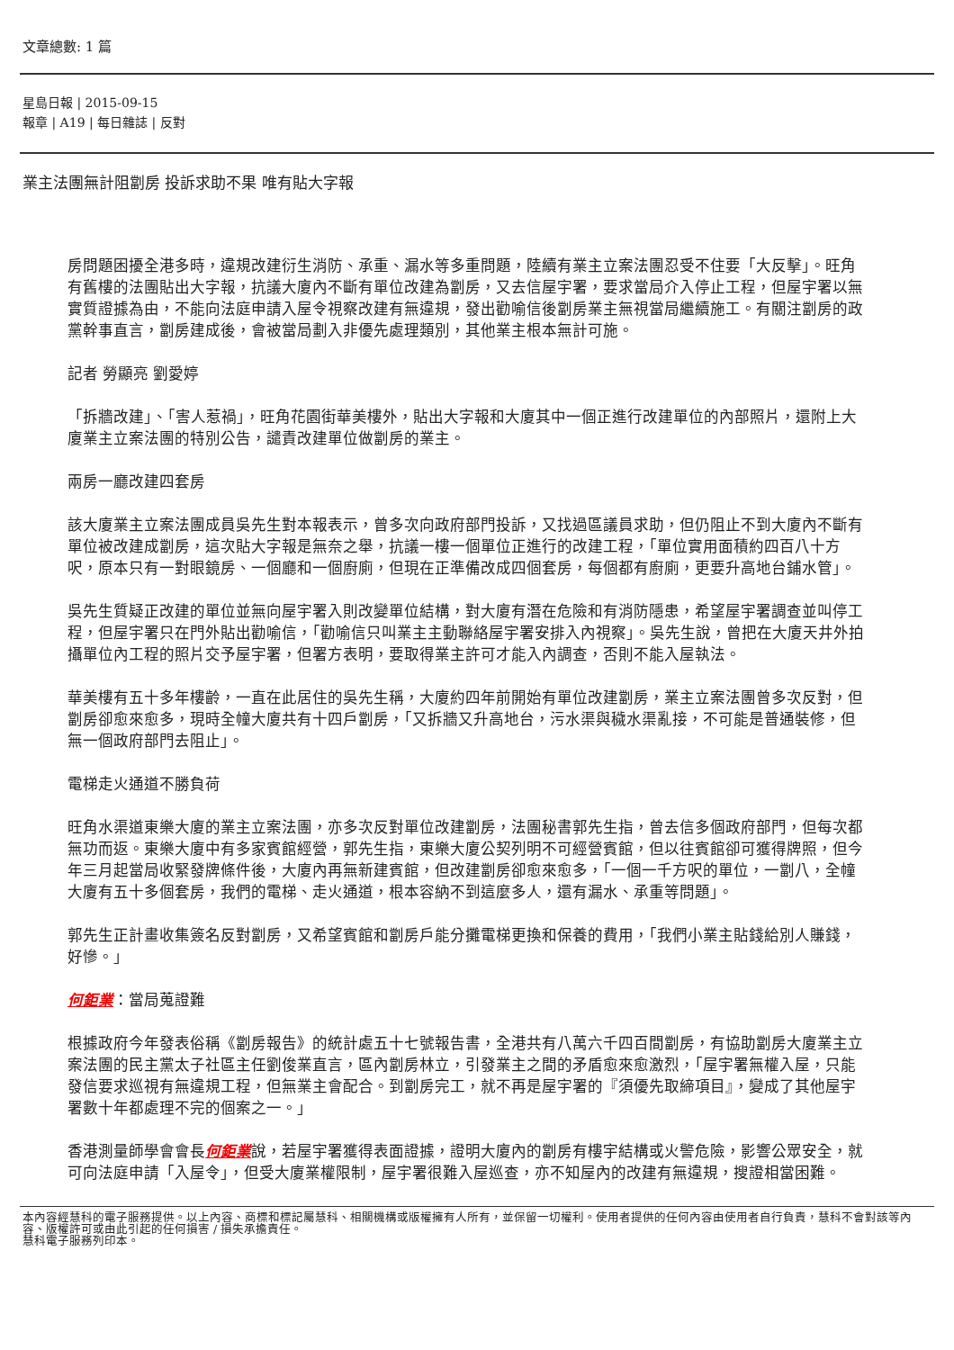文章總數: 1 篇
星島日報 | 2015-09-15
報章 | A19 | 每日雜誌 | 反對
業主法團無計阻劏房 投訴求助不果 唯有貼大字報
房問題困擾全港多時，違規改建衍生消防、承重、漏水等多重問題，陸續有業主立案法團忍受不住要「大反擊」。旺角有舊樓的法團貼出大字報，抗議大廈內不斷有單位改建為劏房，又去信屋宇署，要求當局介入停止工程，但屋宇署以無實質證據為由，不能向法庭申請入屋令視察改建有無違規，發出勸喻信後劏房業主無視當局繼續施工。有關注劏房的政黨幹事直言，劏房建成後，會被當局劃入非優先處理類別，其他業主根本無計可施。
記者 勞顯亮 劉愛婷
「拆牆改建」、「害人惹禍」，旺角花園街華美樓外，貼出大字報和大廈其中一個正進行改建單位的內部照片，還附上大廈業主立案法團的特別公告，譴責改建單位做劏房的業主。
兩房一廳改建四套房
該大廈業主立案法團成員吳先生對本報表示，曾多次向政府部門投訴，又找過區議員求助，但仍阻止不到大廈內不斷有單位被改建成劏房，這次貼大字報是無奈之舉，抗議一樓一個單位正進行的改建工程，「單位實用面積約四百八十方呎，原本只有一對眼鏡房、一個廳和一個廚廁，但現在正準備改成四個套房，每個都有廚廁，更要升高地台鋪水管」。
吳先生質疑正改建的單位並無向屋宇署入則改變單位結構，對大廈有潛在危險和有消防隱患，希望屋宇署調查並叫停工程，但屋宇署只在門外貼出勸喻信，「勸喻信只叫業主主動聯絡屋宇署安排入內視察」。吳先生說，曾把在大廈天井外拍攝單位內工程的照片交予屋宇署，但署方表明，要取得業主許可才能入內調查，否則不能入屋執法。
華美樓有五十多年樓齡，一直在此居住的吳先生稱，大廈約四年前開始有單位改建劏房，業主立案法團曾多次反對，但劏房卻愈來愈多，現時全幢大廈共有十四戶劏房，「又拆牆又升高地台，污水渠與穢水渠亂接，不可能是普通裝修，但無一個政府部門去阻止」。
電梯走火通道不勝負荷
旺角水渠道東樂大廈的業主立案法團，亦多次反對單位改建劏房，法團秘書郭先生指，曾去信多個政府部門，但每次都無功而返。東樂大廈中有多家賓館經營，郭先生指，東樂大廈公契列明不可經營賓館，但以往賓館卻可獲得牌照，但今年三月起當局收緊發牌條件後，大廈內再無新建賓館，但改建劏房卻愈來愈多，「一個一千方呎的單位，一劏八，全幢大廈有五十多個套房，我們的電梯、走火通道，根本容納不到這麼多人，還有漏水、承重等問題」。
郭先生正計畫收集簽名反對劏房，又希望賓館和劏房戶能分攤電梯更換和保養的費用，「我們小業主貼錢給別人賺錢，好慘。」
何鉅業：當局蒐證難
根據政府今年發表俗稱《劏房報告》的統計處五十七號報告書，全港共有八萬六千四百間劏房，有協助劏房大廈業主立案法團的民主黨太子社區主任劉俊業直言，區內劏房林立，引發業主之間的矛盾愈來愈激烈，「屋宇署無權入屋，只能發信要求巡視有無違規工程，但無業主會配合。到劏房完工，就不再是屋宇署的『須優先取締項目』，變成了其他屋宇署數十年都處理不完的個案之一。」
香港測量師學會會長何鉅業說，若屋宇署獲得表面證據，證明大廈內的劏房有樓宇結構或火警危險，影響公眾安全，就可向法庭申請「入屋令」，但受大廈業權限制，屋宇署很難入屋巡查，亦不知屋內的改建有無違規，搜證相當困難。
本內容經慧科的電子服務提供。以上內容、商標和標記屬慧科、相關機構或版權擁有人所有，並保留一切權利。使用者提供的任何內容由使用者自行負責，慧科不會對該等內容、版權許可或由此引起的任何損害 / 損失承擔責任。
慧科電子服務列印本。